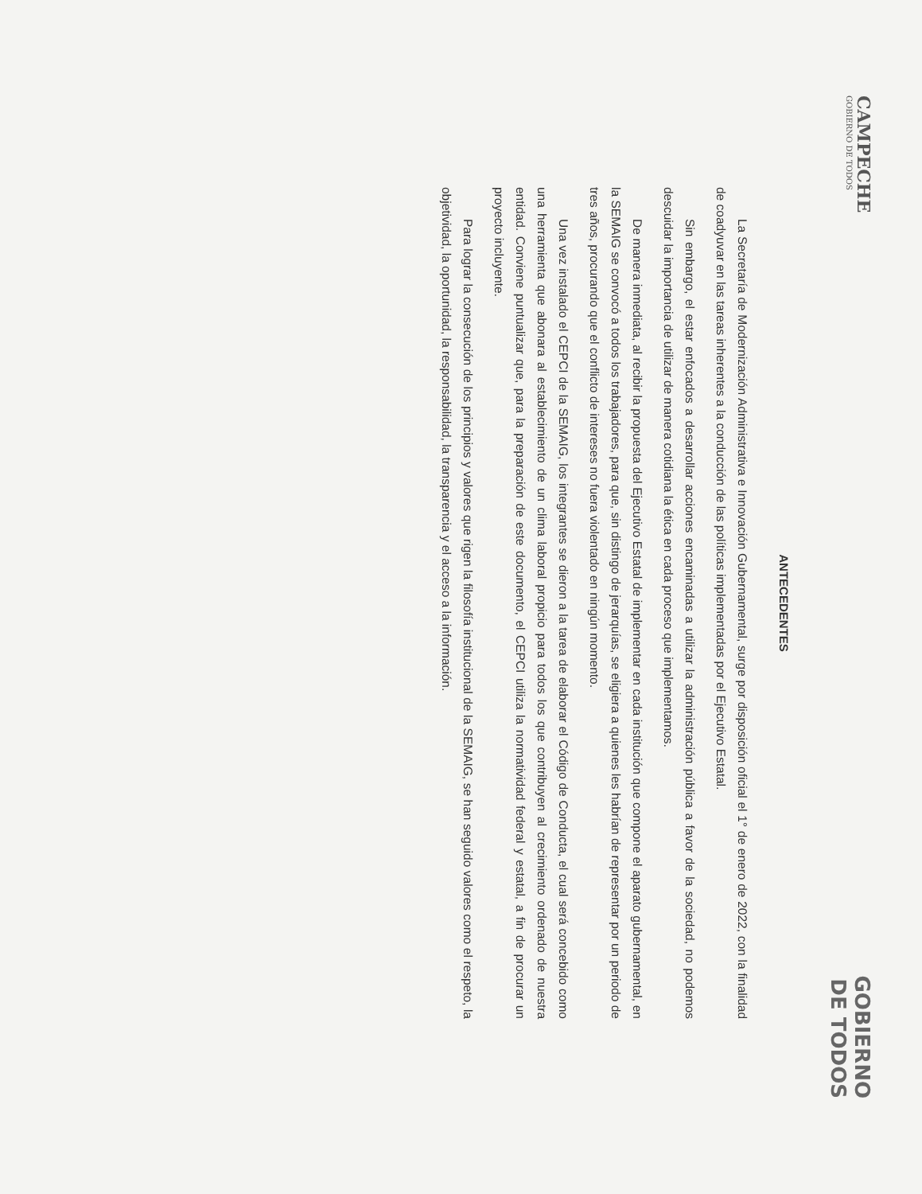CAMPECHE
GOBIERNO DE TODOS
GOBIERNO
DE TODOS
ANTECEDENTES
La Secretaría de Modernización Administrativa e Innovación Gubernamental, surge por disposición oficial el 1° de enero de 2022, con la finalidad de coadyuvar en las tareas inherentes a la conducción de las políticas implementadas por el Ejecutivo Estatal.
Sin embargo, el estar enfocados a desarrollar acciones encaminadas a utilizar la administración pública a favor de la sociedad, no podemos descuidar la importancia de utilizar de manera cotidiana la ética en cada proceso que implementamos.
De manera inmediata, al recibir la propuesta del Ejecutivo Estatal de implementar en cada institución que compone el aparato gubernamental, en la SEMAIG se convocó a todos los trabajadores, para que, sin distingo de jerarquías, se eligiera a quienes les habrían de representar por un periodo de tres años, procurando que el conflicto de intereses no fuera violentado en ningún momento.
Una vez instalado el CEPCI de la SEMAIG, los integrantes se dieron a la tarea de elaborar el Código de Conducta, el cual será concebido como una herramienta que abonara al establecimiento de un clima laboral propicio para todos los que contribuyen al crecimiento ordenado de nuestra entidad. Conviene puntualizar que, para la preparación de este documento, el CEPCI utiliza la normatividad federal y estatal, a fin de procurar un proyecto incluyente.
Para lograr la consecución de los principios y valores que rigen la filosofía institucional de la SEMAIG, se han seguido valores como el respeto, la objetividad, la oportunidad, la responsabilidad, la transparencia y el acceso a la información.